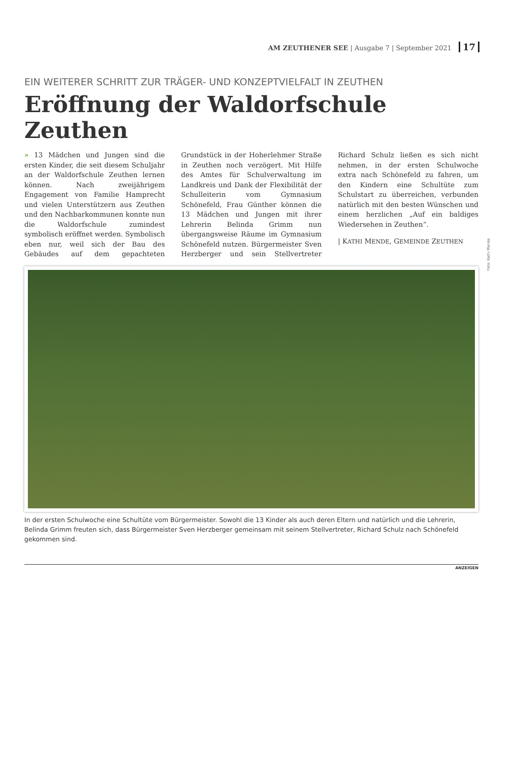AM ZEUTHENER SEE | Ausgabe 7 | September 2021 17
EIN WEITERER SCHRITT ZUR TRÄGER- UND KONZEPTVIELFALT IN ZEUTHEN
Eröffnung der Waldorfschule Zeuthen
» 13 Mädchen und Jungen sind die ersten Kinder, die seit diesem Schuljahr an der Waldorfschule Zeuthen lernen können. Nach zweijährigem Engagement von Familie Hamprecht und vielen Unterstützern aus Zeuthen und den Nachbarkommunen konnte nun die Waldorfschule zumindest symbolisch eröffnet werden. Symbolisch eben nur, weil sich der Bau des Gebäudes auf dem gepachteten Grundstück in der Hoherlehmer Straße in Zeuthen noch verzögert. Mit Hilfe des Amtes für Schulverwaltung im Landkreis und Dank der Flexibilität der Schulleiterin vom Gymnasium Schönefeld, Frau Günther können die 13 Mädchen und Jungen mit ihrer Lehrerin Belinda Grimm nun übergangsweise Räume im Gymnasium Schönefeld nutzen. Bürgermeister Sven Herzberger und sein Stellvertreter Richard Schulz ließen es sich nicht nehmen, in der ersten Schulwoche extra nach Schönefeld zu fahren, um den Kindern eine Schultüte zum Schulstart zu überreichen, verbunden natürlich mit den besten Wünschen und einem herzlichen „Auf ein baldiges Wiedersehen in Zeuthen“.
| KATHI MENDE, GEMEINDE ZEUTHEN
In der ersten Schulwoche eine Schultüte vom Bürgermeister. Sowohl die 13 Kinder als auch deren Eltern und natürlich und die Lehrerin, Belinda Grimm freuten sich, dass Bürgermeister Sven Herzberger gemeinsam mit seinem Stellvertreter, Richard Schulz nach Schönefeld gekommen sind.
ANZEIGEN
Foto: Kathi Mende